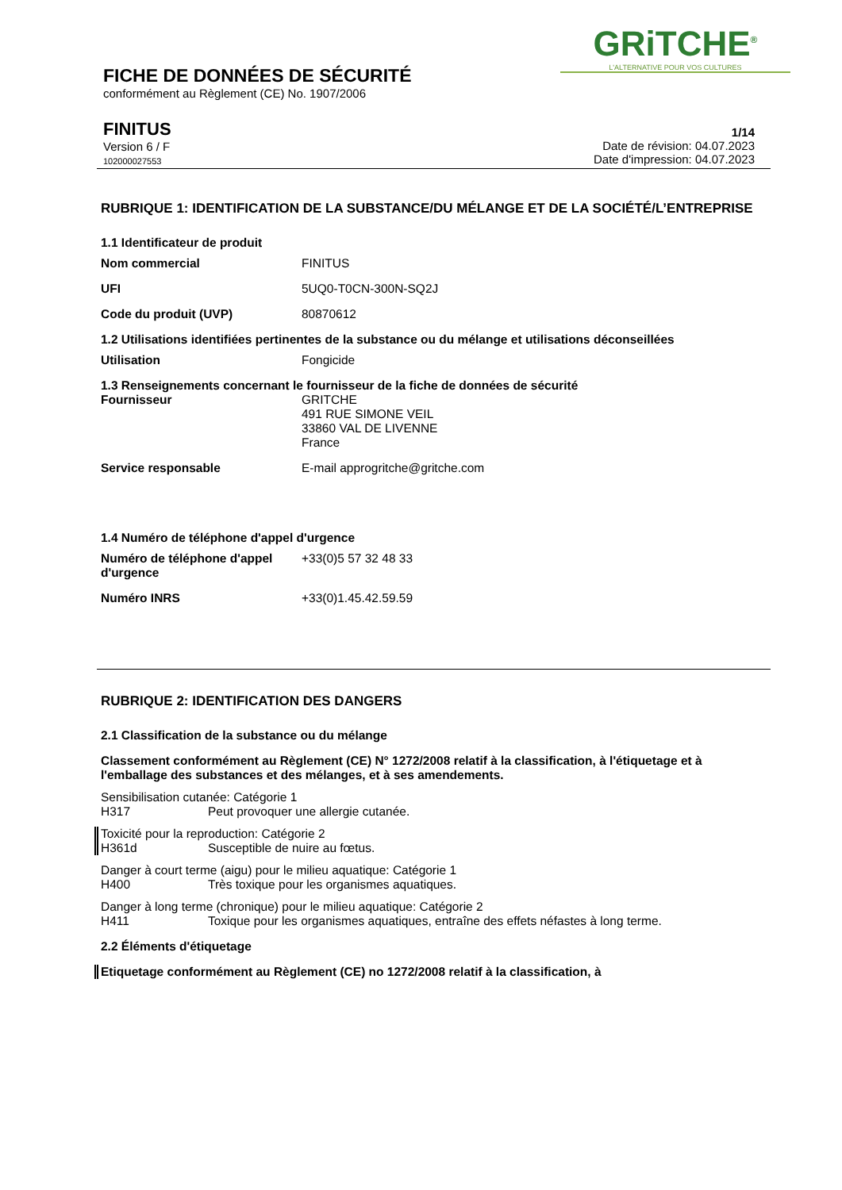GRiTCHE<sup>®</sup>
L'ALTERNATIVE POUR VOS CULTURES
FICHE DE DONNÉES DE SÉCURITÉ
conformément au Règlement (CE) No. 1907/2006
FINITUS
Version 6 / F
102000027553
1/14
Date de révision: 04.07.2023
Date d'impression: 04.07.2023
RUBRIQUE 1: IDENTIFICATION DE LA SUBSTANCE/DU MÉLANGE ET DE LA SOCIÉTÉ/L’ENTREPRISE
1.1 Identificateur de produit
Nom commercial FINITUS
UFI 5UQ0-T0CN-300N-SQ2J
Code du produit (UVP) 80870612
1.2 Utilisations identifiées pertinentes de la substance ou du mélange et utilisations déconseillées
Utilisation Fongicide
1.3 Renseignements concernant le fournisseur de la fiche de données de sécurité
Fournisseur GRITCHE
491 RUE SIMONE VEIL
33860 VAL DE LIVENNE
France
Service responsable E-mail approgritche@gritche.com
1.4 Numéro de téléphone d'appel d'urgence
Numéro de téléphone d'appel d'urgence +33(0)5 57 32 48 33
Numéro INRS +33(0)1.45.42.59.59
RUBRIQUE 2: IDENTIFICATION DES DANGERS
2.1 Classification de la substance ou du mélange
Classement conformément au Règlement (CE) N° 1272/2008 relatif à la classification, à l'étiquetage et à l'emballage des substances et des mélanges, et à ses amendements.
Sensibilisation cutanée: Catégorie 1
H317 Peut provoquer une allergie cutanée.
Toxicité pour la reproduction: Catégorie 2
H361d Susceptible de nuire au fœtus.
Danger à court terme (aigu) pour le milieu aquatique: Catégorie 1
H400 Très toxique pour les organismes aquatiques.
Danger à long terme (chronique) pour le milieu aquatique: Catégorie 2
H411 Toxique pour les organismes aquatiques, entraîne des effets néfastes à long terme.
2.2 Éléments d'étiquetage
Etiquetage conformément au Règlement (CE) no 1272/2008 relatif à la classification, à